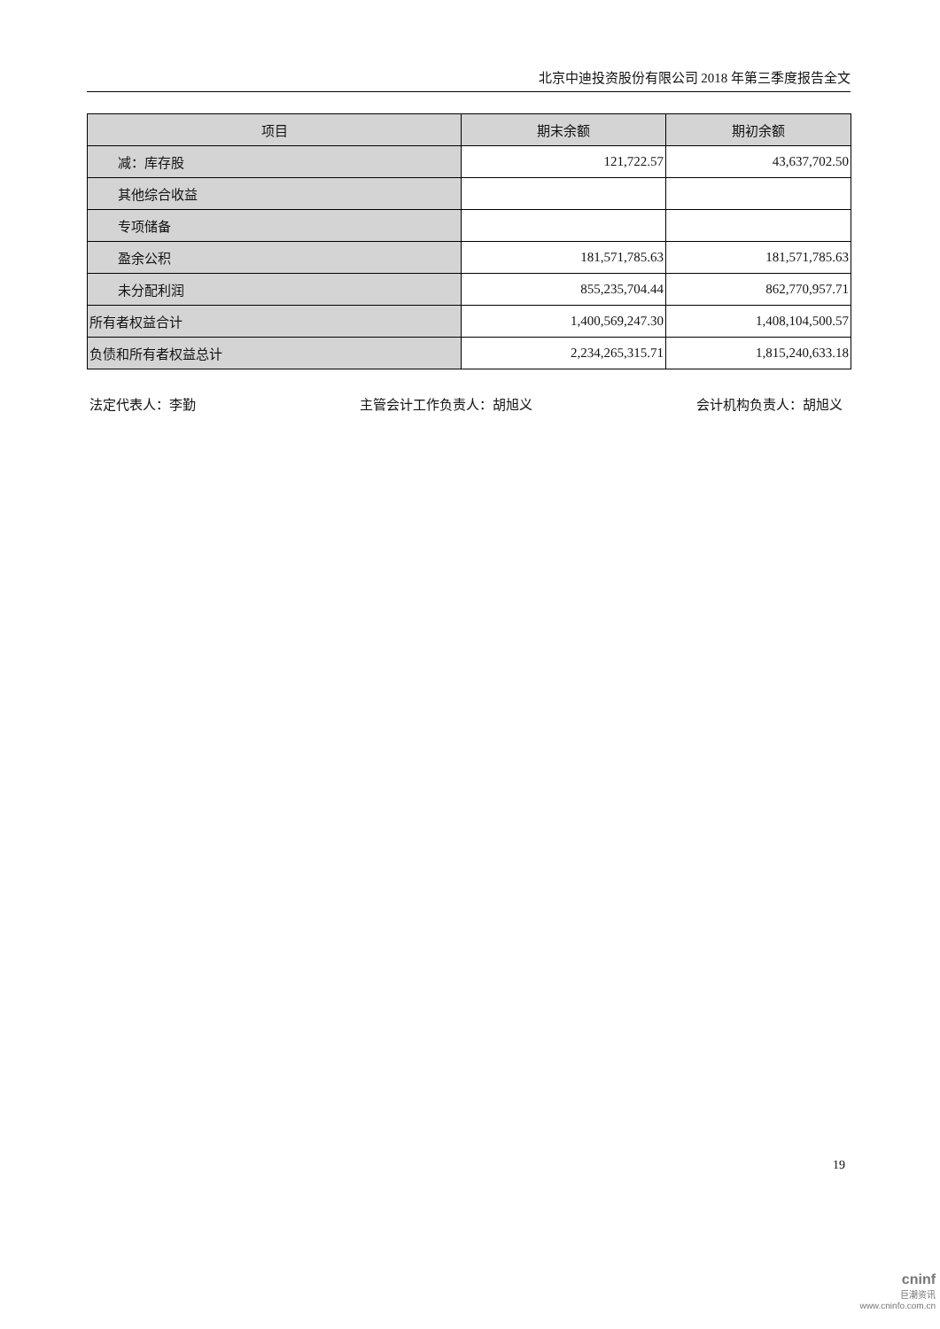北京中迪投资股份有限公司 2018 年第三季度报告全文
| 项目 | 期末余额 | 期初余额 |
| --- | --- | --- |
| 减：库存股 | 121,722.57 | 43,637,702.50 |
| 其他综合收益 | | |
| 专项储备 | | |
| 盈余公积 | 181,571,785.63 | 181,571,785.63 |
| 未分配利润 | 855,235,704.44 | 862,770,957.71 |
| 所有者权益合计 | 1,400,569,247.30 | 1,408,104,500.57 |
| 负债和所有者权益总计 | 2,234,265,315.71 | 1,815,240,633.18 |
法定代表人：李勤 主管会计工作负责人：胡旭义 会计机构负责人：胡旭义
19
cninf
巨潮资讯
www.cninfo.com.cn